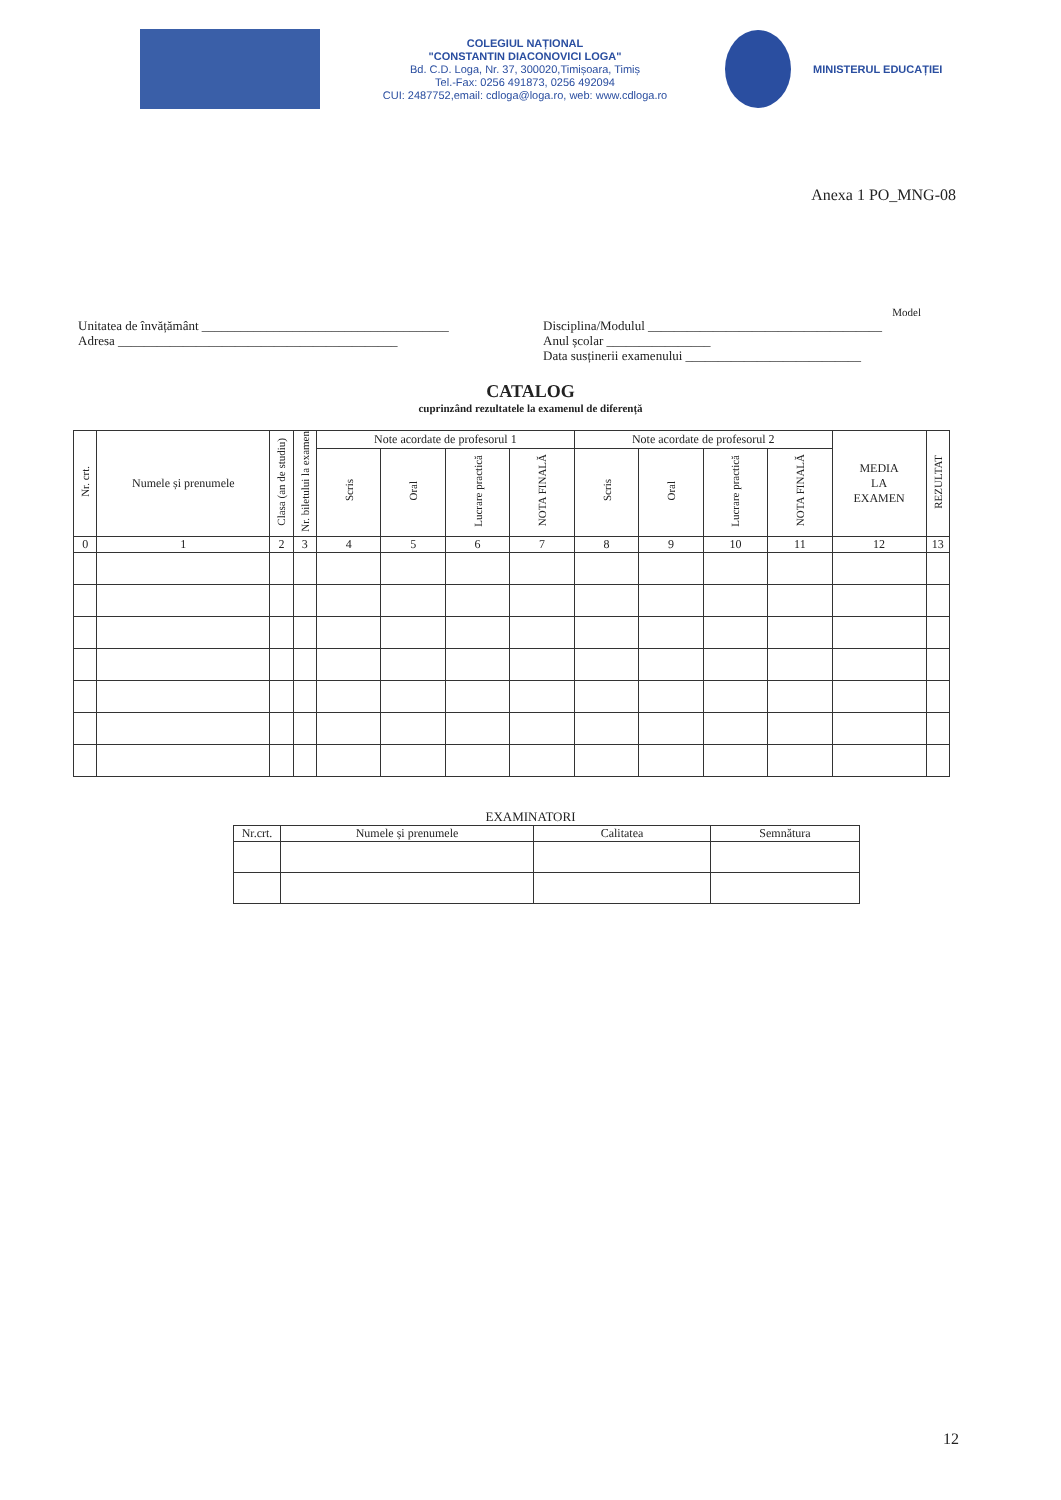COLEGIUL NAȚIONAL
"CONSTANTIN DIACONOVICI LOGA"
Bd. C.D. Loga, Nr. 37, 300020,Timișoara, Timiș
Tel.-Fax: 0256 491873, 0256 492094
CUI: 2487752,email: cdloga@loga.ro, web: www.cdloga.ro
MINISTERUL EDUCAȚIEI
Anexa 1 PO_MNG-08
Model
Unitatea de învățământ ______________________________________
Adresa ___________________________________________
Disciplina/Modulul ____________________________________
Anul școlar ________________
Data susținerii examenului ___________________________
CATALOG
cuprinzând rezultatele la examenul de diferență
| Nr. crt. | Numele și prenumele | Clasa (an de studiu) | Nr. biletului la examen | Note acordate de profesorul 1 | | | | Note acordate de profesorul 2 | | | | MEDIA LA EXAMEN | REZULTAT |
| --- | --- | --- | --- | --- | --- | --- | --- | --- | --- | --- | --- | --- | --- |
| | | | | Scris | Oral | Lucrare practică | NOTA FINALĂ | Scris | Oral | Lucrare practică | NOTA FINALĂ | | |
| 0 | 1 | 2 | 3 | 4 | 5 | 6 | 7 | 8 | 9 | 10 | 11 | 12 | 13 |
EXAMINATORI
| Nr.crt. | Numele și prenumele | Calitatea | Semnătura |
| --- | --- | --- | --- |
12